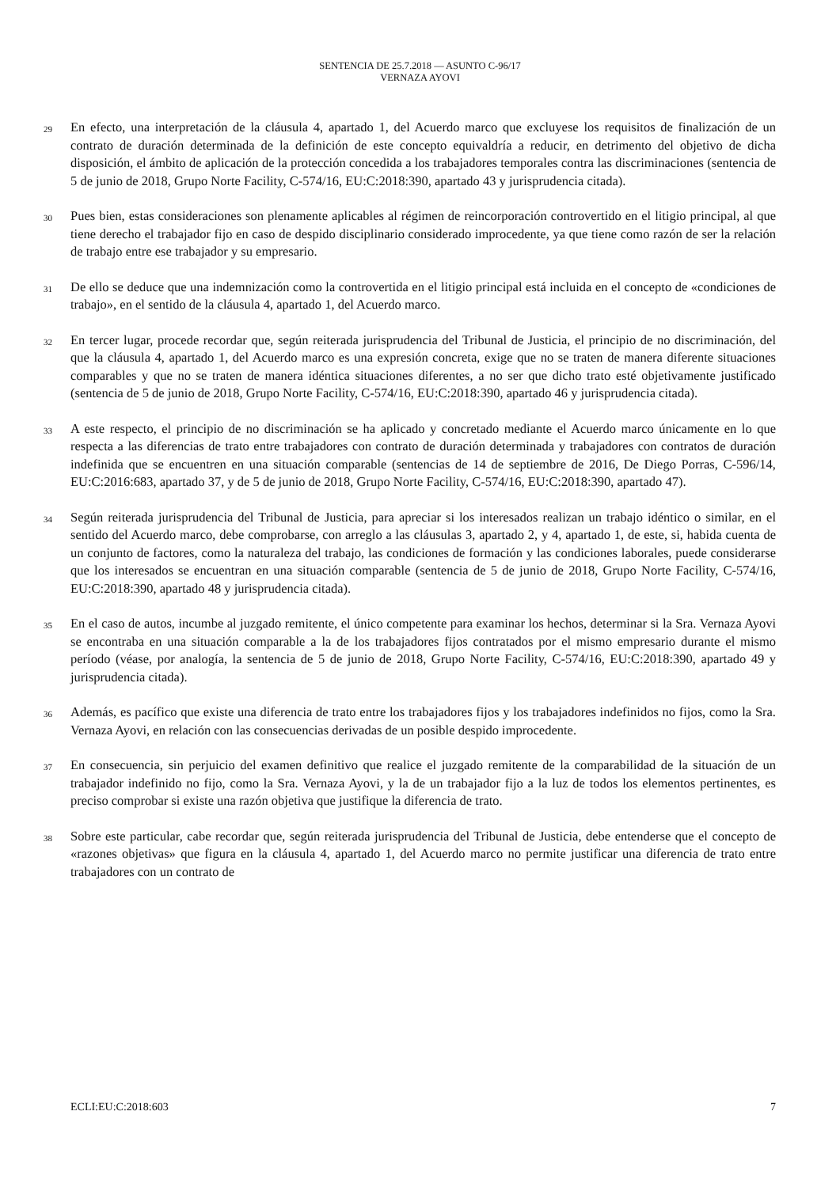SENTENCIA DE 25.7.2018 — ASUNTO C-96/17
VERNAZA AYOVI
29
En efecto, una interpretación de la cláusula 4, apartado 1, del Acuerdo marco que excluyese los requisitos de finalización de un contrato de duración determinada de la definición de este concepto equivaldría a reducir, en detrimento del objetivo de dicha disposición, el ámbito de aplicación de la protección concedida a los trabajadores temporales contra las discriminaciones (sentencia de 5 de junio de 2018, Grupo Norte Facility, C-574/16, EU:C:2018:390, apartado 43 y jurisprudencia citada).
30
Pues bien, estas consideraciones son plenamente aplicables al régimen de reincorporación controvertido en el litigio principal, al que tiene derecho el trabajador fijo en caso de despido disciplinario considerado improcedente, ya que tiene como razón de ser la relación de trabajo entre ese trabajador y su empresario.
31
De ello se deduce que una indemnización como la controvertida en el litigio principal está incluida en el concepto de «condiciones de trabajo», en el sentido de la cláusula 4, apartado 1, del Acuerdo marco.
32
En tercer lugar, procede recordar que, según reiterada jurisprudencia del Tribunal de Justicia, el principio de no discriminación, del que la cláusula 4, apartado 1, del Acuerdo marco es una expresión concreta, exige que no se traten de manera diferente situaciones comparables y que no se traten de manera idéntica situaciones diferentes, a no ser que dicho trato esté objetivamente justificado (sentencia de 5 de junio de 2018, Grupo Norte Facility, C-574/16, EU:C:2018:390, apartado 46 y jurisprudencia citada).
33
A este respecto, el principio de no discriminación se ha aplicado y concretado mediante el Acuerdo marco únicamente en lo que respecta a las diferencias de trato entre trabajadores con contrato de duración determinada y trabajadores con contratos de duración indefinida que se encuentren en una situación comparable (sentencias de 14 de septiembre de 2016, De Diego Porras, C-596/14, EU:C:2016:683, apartado 37, y de 5 de junio de 2018, Grupo Norte Facility, C-574/16, EU:C:2018:390, apartado 47).
34
Según reiterada jurisprudencia del Tribunal de Justicia, para apreciar si los interesados realizan un trabajo idéntico o similar, en el sentido del Acuerdo marco, debe comprobarse, con arreglo a las cláusulas 3, apartado 2, y 4, apartado 1, de este, si, habida cuenta de un conjunto de factores, como la naturaleza del trabajo, las condiciones de formación y las condiciones laborales, puede considerarse que los interesados se encuentran en una situación comparable (sentencia de 5 de junio de 2018, Grupo Norte Facility, C-574/16, EU:C:2018:390, apartado 48 y jurisprudencia citada).
35
En el caso de autos, incumbe al juzgado remitente, el único competente para examinar los hechos, determinar si la Sra. Vernaza Ayovi se encontraba en una situación comparable a la de los trabajadores fijos contratados por el mismo empresario durante el mismo período (véase, por analogía, la sentencia de 5 de junio de 2018, Grupo Norte Facility, C-574/16, EU:C:2018:390, apartado 49 y jurisprudencia citada).
36
Además, es pacífico que existe una diferencia de trato entre los trabajadores fijos y los trabajadores indefinidos no fijos, como la Sra. Vernaza Ayovi, en relación con las consecuencias derivadas de un posible despido improcedente.
37
En consecuencia, sin perjuicio del examen definitivo que realice el juzgado remitente de la comparabilidad de la situación de un trabajador indefinido no fijo, como la Sra. Vernaza Ayovi, y la de un trabajador fijo a la luz de todos los elementos pertinentes, es preciso comprobar si existe una razón objetiva que justifique la diferencia de trato.
38
Sobre este particular, cabe recordar que, según reiterada jurisprudencia del Tribunal de Justicia, debe entenderse que el concepto de «razones objetivas» que figura en la cláusula 4, apartado 1, del Acuerdo marco no permite justificar una diferencia de trato entre trabajadores con un contrato de
ECLI:EU:C:2018:603 7